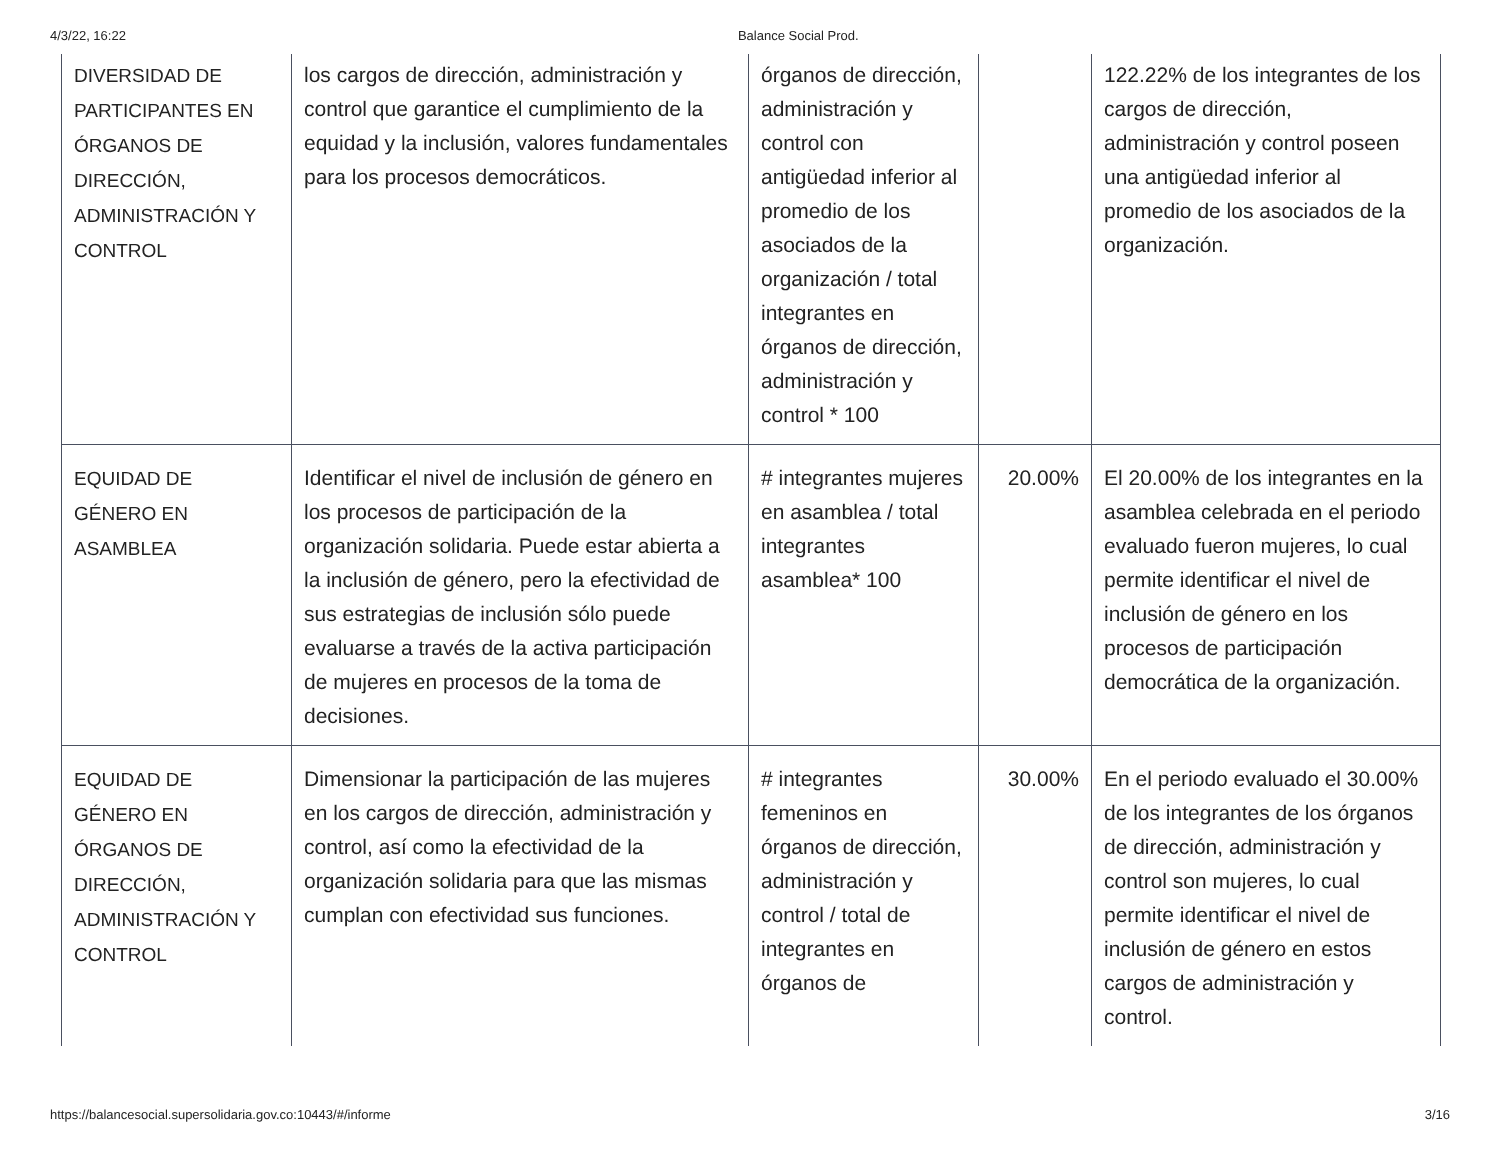4/3/22, 16:22 Balance Social Prod.
| DIVERSIDAD DE PARTICIPANTES EN ÓRGANOS DE DIRECCIÓN, ADMINISTRACIÓN Y CONTROL | los cargos de dirección, administración y control que garantice el cumplimiento de la equidad y la inclusión, valores fundamentales para los procesos democráticos. | órganos de dirección, administración y control con antigüedad inferior al promedio de los asociados de la organización / total integrantes en órganos de dirección, administración y control * 100 | | 122.22% de los integrantes de los cargos de dirección, administración y control poseen una antigüedad inferior al promedio de los asociados de la organización. |
| EQUIDAD DE GÉNERO EN ASAMBLEA | Identificar el nivel de inclusión de género en los procesos de participación de la organización solidaria. Puede estar abierta a la inclusión de género, pero la efectividad de sus estrategias de inclusión sólo puede evaluarse a través de la activa participación de mujeres en procesos de la toma de decisiones. | # integrantes mujeres en asamblea / total integrantes asamblea* 100 | 20.00% | El 20.00% de los integrantes en la asamblea celebrada en el periodo evaluado fueron mujeres, lo cual permite identificar el nivel de inclusión de género en los procesos de participación democrática de la organización. |
| EQUIDAD DE GÉNERO EN ÓRGANOS DE DIRECCIÓN, ADMINISTRACIÓN Y CONTROL | Dimensionar la participación de las mujeres en los cargos de dirección, administración y control, así como la efectividad de la organización solidaria para que las mismas cumplan con efectividad sus funciones. | # integrantes femeninos en órganos de dirección, administración y control / total de integrantes en órganos de | 30.00% | En el periodo evaluado el 30.00% de los integrantes de los órganos de dirección, administración y control son mujeres, lo cual permite identificar el nivel de inclusión de género en estos cargos de administración y control. |
https://balancesocial.supersolidaria.gov.co:10443/#/informe 3/16